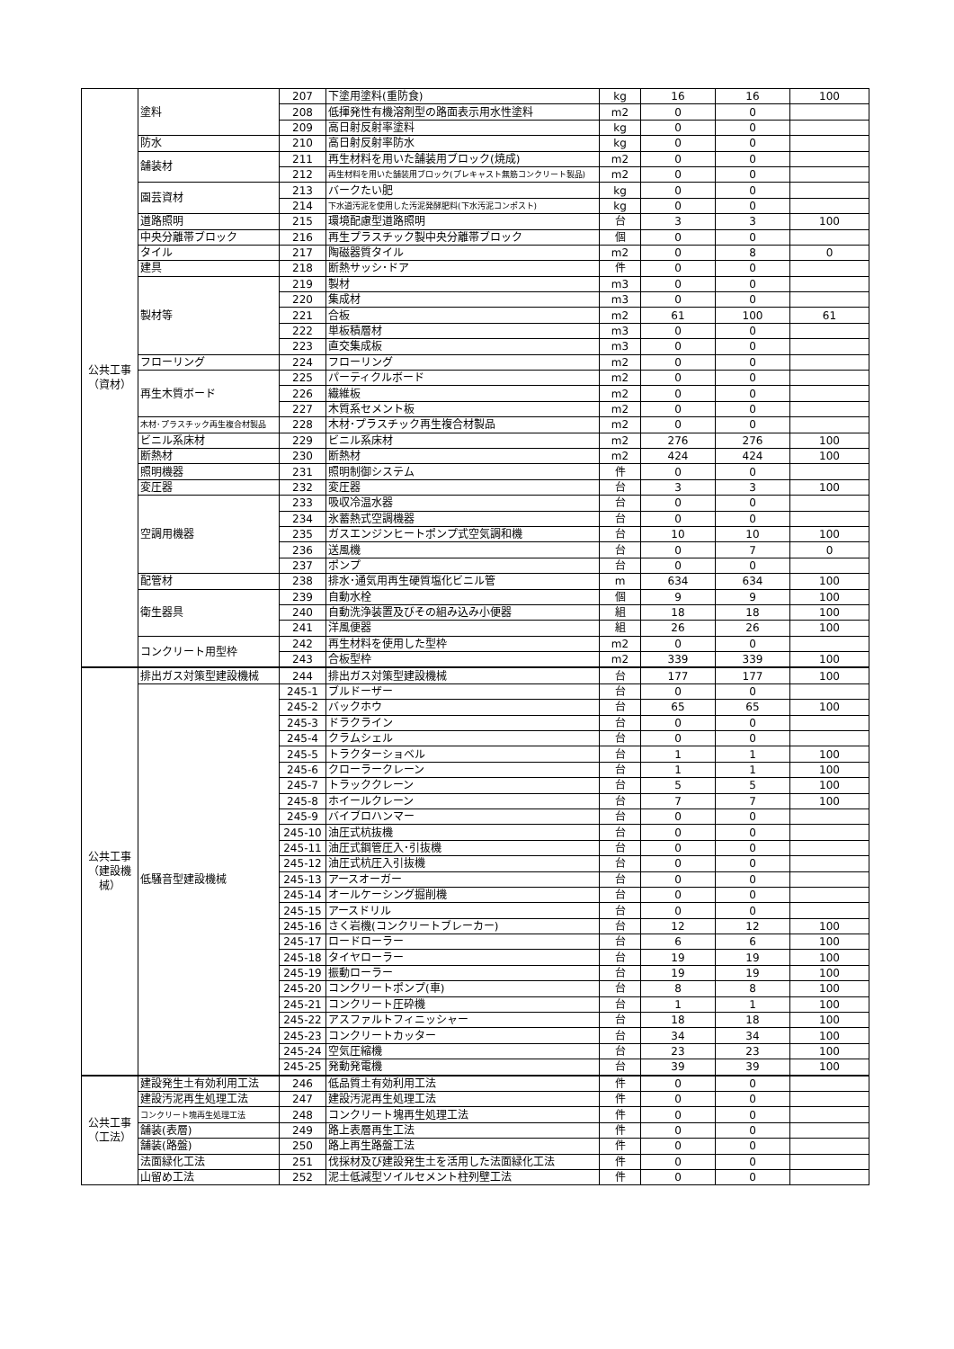| 公共工事 （資材） | 塗料 | 207 | 下塗用塗料(重防食) | kg | 16 | 16 | 100 |
| | | 208 | 低揮発性有機溶剤型の路面表示用水性塗料 | m2 | 0 | 0 | |
| | | 209 | 高日射反射率塗料 | kg | 0 | 0 | |
| | 防水 | 210 | 高日射反射率防水 | kg | 0 | 0 | |
| | 舗装材 | 211 | 再生材料を用いた舗装用ブロック(焼成) | m2 | 0 | 0 | |
| | | 212 | 再生材料を用いた舗装用ブロック(プレキャスト無筋コンクリート製品) | m2 | 0 | 0 | |
| | 園芸資材 | 213 | バークたい肥 | kg | 0 | 0 | |
| | | 214 | 下水道汚泥を使用した汚泥発酵肥料(下水汚泥コンポスト) | kg | 0 | 0 | |
| | 道路照明 | 215 | 環境配慮型道路照明 | 台 | 3 | 3 | 100 |
| | 中央分離帯ブロック | 216 | 再生プラスチック製中央分離帯ブロック | 個 | 0 | 0 | |
| | タイル | 217 | 陶磁器質タイル | m2 | 0 | 8 | 0 |
| | 建具 | 218 | 断熱サッシ･ドア | 件 | 0 | 0 | |
| | 製材等 | 219 | 製材 | m3 | 0 | 0 | |
| | | 220 | 集成材 | m3 | 0 | 0 | |
| | | 221 | 合板 | m2 | 61 | 100 | 61 |
| | | 222 | 単板積層材 | m3 | 0 | 0 | |
| | | 223 | 直交集成板 | m3 | 0 | 0 | |
| | フローリング | 224 | フローリング | m2 | 0 | 0 | |
| | 再生木質ボード | 225 | パーティクルボード | m2 | 0 | 0 | |
| | | 226 | 繊維板 | m2 | 0 | 0 | |
| | | 227 | 木質系セメント板 | m2 | 0 | 0 | |
| | 木材･プラスチック再生複合材製品 | 228 | 木材･プラスチック再生複合材製品 | m2 | 0 | 0 | |
| | ビニル系床材 | 229 | ビニル系床材 | m2 | 276 | 276 | 100 |
| | 断熱材 | 230 | 断熱材 | m2 | 424 | 424 | 100 |
| | 照明機器 | 231 | 照明制御システム | 件 | 0 | 0 | |
| | 変圧器 | 232 | 変圧器 | 台 | 3 | 3 | 100 |
| | 空調用機器 | 233 | 吸収冷温水器 | 台 | 0 | 0 | |
| | | 234 | 氷蓄熱式空調機器 | 台 | 0 | 0 | |
| | | 235 | ガスエンジンヒートポンプ式空気調和機 | 台 | 10 | 10 | 100 |
| | | 236 | 送風機 | 台 | 0 | 7 | 0 |
| | | 237 | ポンプ | 台 | 0 | 0 | |
| | 配管材 | 238 | 排水･通気用再生硬質塩化ビニル管 | m | 634 | 634 | 100 |
| | 衛生器具 | 239 | 自動水栓 | 個 | 9 | 9 | 100 |
| | | 240 | 自動洗浄装置及びその組み込み小便器 | 組 | 18 | 18 | 100 |
| | | 241 | 洋風便器 | 組 | 26 | 26 | 100 |
| | コンクリート用型枠 | 242 | 再生材料を使用した型枠 | m2 | 0 | 0 | |
| | | 243 | 合板型枠 | m2 | 339 | 339 | 100 |
| 公共工事 （建設機 械） | 排出ガス対策型建設機械 | 244 | 排出ガス対策型建設機械 | 台 | 177 | 177 | 100 |
| | 低騒音型建設機械 | 245-1 | ブルドーザー | 台 | 0 | 0 | |
| | | 245-2 | バックホウ | 台 | 65 | 65 | 100 |
| | | 245-3 | ドラクライン | 台 | 0 | 0 | |
| | | 245-4 | クラムシェル | 台 | 0 | 0 | |
| | | 245-5 | トラクターショベル | 台 | 1 | 1 | 100 |
| | | 245-6 | クローラークレーン | 台 | 1 | 1 | 100 |
| | | 245-7 | トラッククレーン | 台 | 5 | 5 | 100 |
| | | 245-8 | ホイールクレーン | 台 | 7 | 7 | 100 |
| | | 245-9 | バイブロハンマー | 台 | 0 | 0 | |
| | | 245-10 | 油圧式杭抜機 | 台 | 0 | 0 | |
| | | 245-11 | 油圧式鋼管圧入･引抜機 | 台 | 0 | 0 | |
| | | 245-12 | 油圧式杭圧入引抜機 | 台 | 0 | 0 | |
| | | 245-13 | アースオーガー | 台 | 0 | 0 | |
| | | 245-14 | オールケーシング掘削機 | 台 | 0 | 0 | |
| | | 245-15 | アースドリル | 台 | 0 | 0 | |
| | | 245-16 | さく岩機(コンクリートブレーカー) | 台 | 12 | 12 | 100 |
| | | 245-17 | ロードローラー | 台 | 6 | 6 | 100 |
| | | 245-18 | タイヤローラー | 台 | 19 | 19 | 100 |
| | | 245-19 | 振動ローラー | 台 | 19 | 19 | 100 |
| | | 245-20 | コンクリートポンプ(車) | 台 | 8 | 8 | 100 |
| | | 245-21 | コンクリート圧砕機 | 台 | 1 | 1 | 100 |
| | | 245-22 | アスファルトフィニッシャー | 台 | 18 | 18 | 100 |
| | | 245-23 | コンクリートカッター | 台 | 34 | 34 | 100 |
| | | 245-24 | 空気圧縮機 | 台 | 23 | 23 | 100 |
| | | 245-25 | 発動発電機 | 台 | 39 | 39 | 100 |
| 公共工事 （工法） | 建設発生土有効利用工法 | 246 | 低品質土有効利用工法 | 件 | 0 | 0 | |
| | 建設汚泥再生処理工法 | 247 | 建設汚泥再生処理工法 | 件 | 0 | 0 | |
| | コンクリート塊再生処理工法 | 248 | コンクリート塊再生処理工法 | 件 | 0 | 0 | |
| | 舗装(表層) | 249 | 路上表層再生工法 | 件 | 0 | 0 | |
| | 舗装(路盤) | 250 | 路上再生路盤工法 | 件 | 0 | 0 | |
| | 法面緑化工法 | 251 | 伐採材及び建設発生土を活用した法面緑化工法 | 件 | 0 | 0 | |
| | 山留め工法 | 252 | 泥土低減型ソイルセメント柱列壁工法 | 件 | 0 | 0 | |